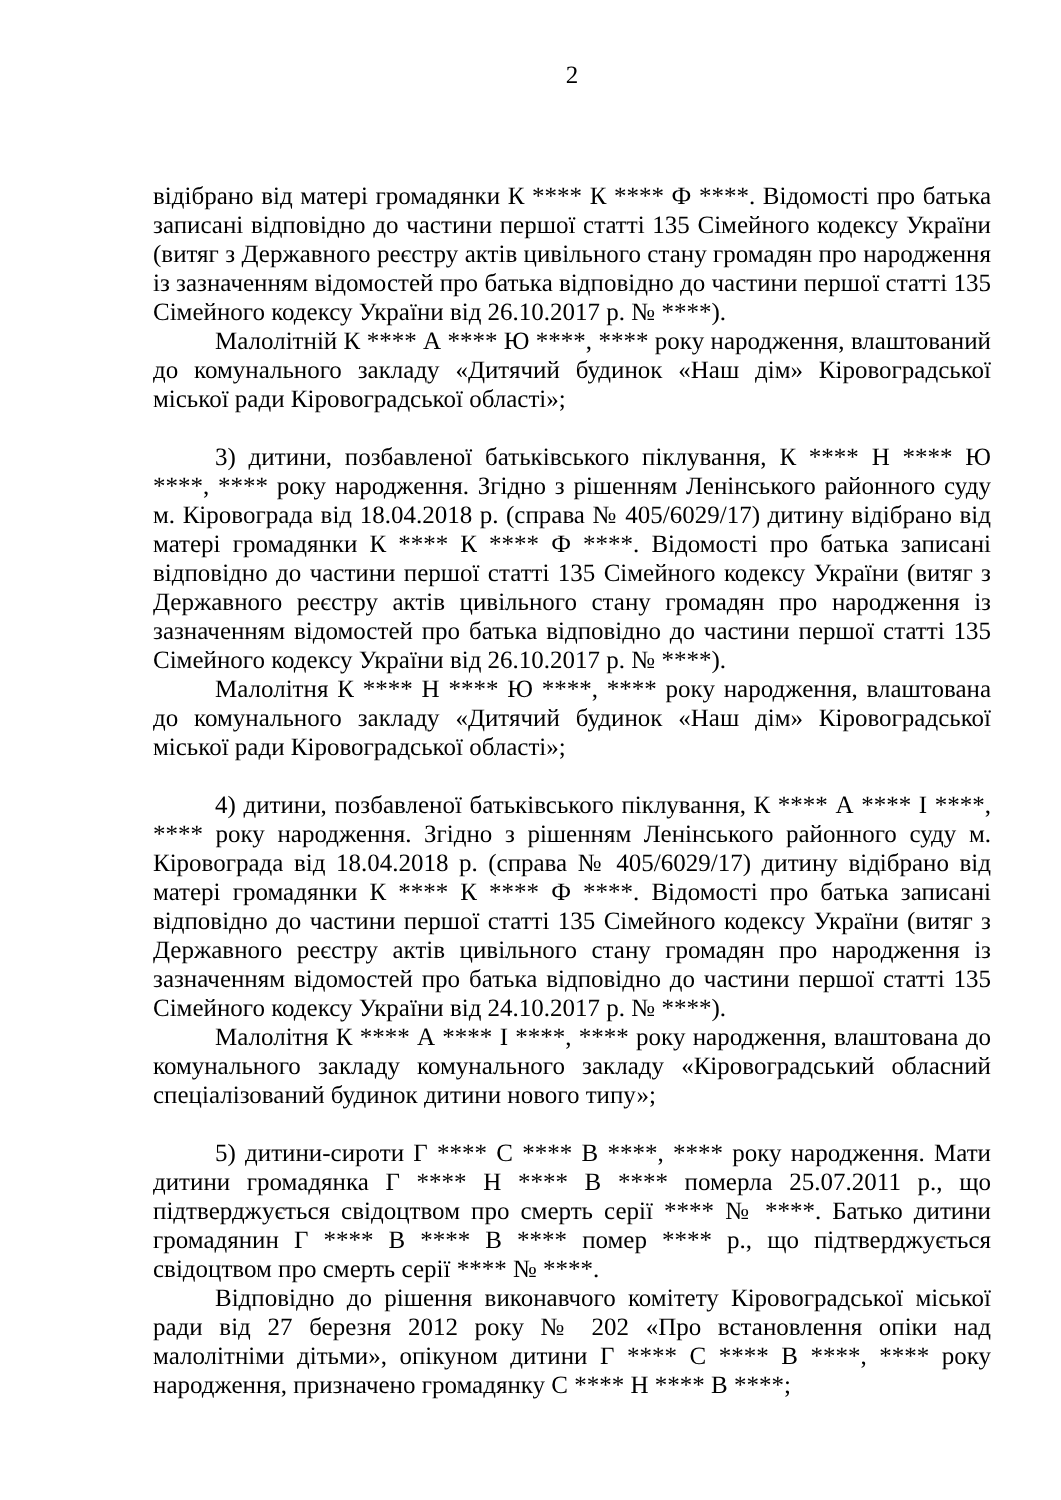2
відібрано від матері громадянки К **** К **** Ф ****. Відомості про батька записані відповідно до частини першої статті 135 Сімейного кодексу України (витяг з Державного реєстру актів цивільного стану громадян про народження із зазначенням відомостей про батька відповідно до частини першої статті 135 Сімейного кодексу України від 26.10.2017 р. № ****).
Малолітній К **** А **** Ю ****, **** року народження, влаштований до комунального закладу «Дитячий будинок «Наш дім» Кіровоградської міської ради Кіровоградської області»;
3) дитини, позбавленої батьківського піклування, К **** Н **** Ю ****, **** року народження. Згідно з рішенням Ленінського районного суду м. Кіровограда від 18.04.2018 р. (справа № 405/6029/17) дитину відібрано від матері громадянки К **** К **** Ф ****. Відомості про батька записані відповідно до частини першої статті 135 Сімейного кодексу України (витяг з Державного реєстру актів цивільного стану громадян про народження із зазначенням відомостей про батька відповідно до частини першої статті 135 Сімейного кодексу України від 26.10.2017 р. № ****).
Малолітня К **** Н **** Ю ****, **** року народження, влаштована до комунального закладу «Дитячий будинок «Наш дім» Кіровоградської міської ради Кіровоградської області»;
4) дитини, позбавленої батьківського піклування, К **** А **** І ****, **** року народження. Згідно з рішенням Ленінського районного суду м. Кіровограда від 18.04.2018 р. (справа № 405/6029/17) дитину відібрано від матері громадянки К **** К **** Ф ****. Відомості про батька записані відповідно до частини першої статті 135 Сімейного кодексу України (витяг з Державного реєстру актів цивільного стану громадян про народження із зазначенням відомостей про батька відповідно до частини першої статті 135 Сімейного кодексу України від 24.10.2017 р. № ****).
Малолітня К **** А **** І ****, **** року народження, влаштована до комунального закладу комунального закладу «Кіровоградський обласний спеціалізований будинок дитини нового типу»;
5) дитини-сироти Г **** С **** В ****, **** року народження. Мати дитини громадянка Г **** Н **** В **** померла 25.07.2011 р., що підтверджується свідоцтвом про смерть серії **** № ****. Батько дитини громадянин Г **** В **** В **** помер **** р., що підтверджується свідоцтвом про смерть серії **** № ****.
Відповідно до рішення виконавчого комітету Кіровоградської міської ради від 27 березня 2012 року № 202 «Про встановлення опіки над малолітніми дітьми», опікуном дитини Г **** С **** В ****, **** року народження, призначено громадянку С **** Н **** В ****;